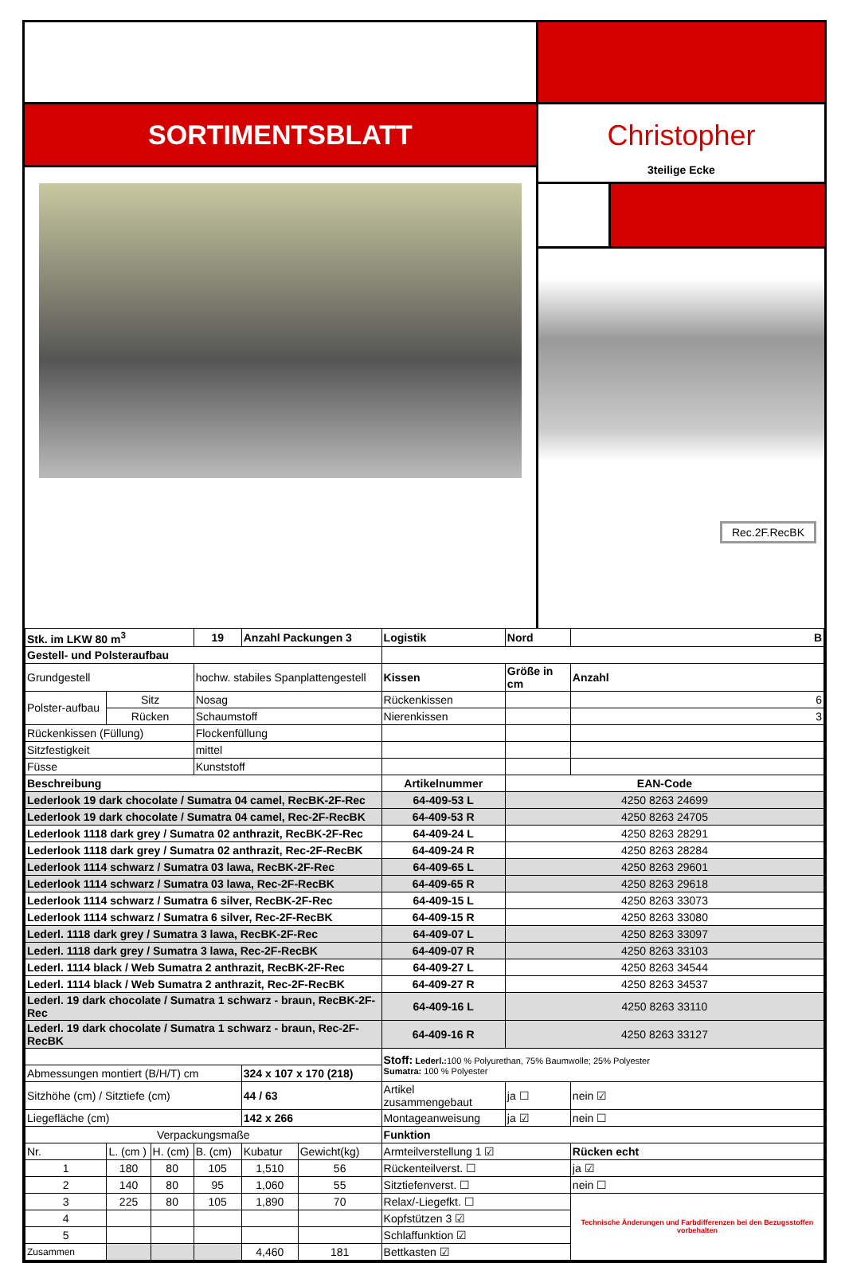SORTIMENTSBLATT
Christopher
3teilige Ecke
Rec.2F.RecBK
| Stk. im LKW 80 m<sup>3</sup> | | | 19 | Anzahl Packungen 3 | | Logistik | Nord | B |
| --- | --- | --- | --- | --- | --- | --- | --- | --- |
| Gestell- und Polsteraufbau | | | | | | | | |
| Grundgestell | | | hochw. stabiles Spanplattengestell | | | Kissen | Größe in cm | Anzahl |
| Polster-aufbau | Sitz | | Nosag | | | Rückenkissen | | 6 |
| | Rücken | | Schaumstoff | | | Nierenkissen | | 3 |
| Rückenkissen (Füllung) | | | Flockenfüllung | | | | | |
| Sitzfestigkeit | | | mittel | | | | | |
| Füsse | | | Kunststoff | | | | | |
| Beschreibung | | | | | | Artikelnummer | EAN-Code | |
| Lederlook 19 dark chocolate / Sumatra 04 camel, RecBK-2F-Rec | | | | | | 64-409-53 L | 4250 8263 24699 | |
| Lederlook 19 dark chocolate / Sumatra 04 camel, Rec-2F-RecBK | | | | | | 64-409-53 R | 4250 8263 24705 | |
| Lederlook 1118 dark grey / Sumatra 02 anthrazit, RecBK-2F-Rec | | | | | | 64-409-24 L | 4250 8263 28291 | |
| Lederlook 1118 dark grey / Sumatra 02 anthrazit, Rec-2F-RecBK | | | | | | 64-409-24 R | 4250 8263 28284 | |
| Lederlook 1114 schwarz / Sumatra 03 lawa, RecBK-2F-Rec | | | | | | 64-409-65 L | 4250 8263 29601 | |
| Lederlook 1114 schwarz / Sumatra 03 lawa, Rec-2F-RecBK | | | | | | 64-409-65 R | 4250 8263 29618 | |
| Lederlook 1114 schwarz / Sumatra 6 silver, RecBK-2F-Rec | | | | | | 64-409-15 L | 4250 8263 33073 | |
| Lederlook 1114 schwarz / Sumatra 6 silver, Rec-2F-RecBK | | | | | | 64-409-15 R | 4250 8263 33080 | |
| Lederl. 1118 dark grey / Sumatra 3 lawa, RecBK-2F-Rec | | | | | | 64-409-07 L | 4250 8263 33097 | |
| Lederl. 1118 dark grey / Sumatra 3 lawa, Rec-2F-RecBK | | | | | | 64-409-07 R | 4250 8263 33103 | |
| Lederl. 1114 black / Web Sumatra 2 anthrazit, RecBK-2F-Rec | | | | | | 64-409-27 L | 4250 8263 34544 | |
| Lederl. 1114 black / Web Sumatra 2 anthrazit, Rec-2F-RecBK | | | | | | 64-409-27 R | 4250 8263 34537 | |
| Lederl. 19 dark chocolate / Sumatra 1 schwarz - braun, RecBK-2F-Rec | | | | | | 64-409-16 L | 4250 8263 33110 | |
| Lederl. 19 dark chocolate / Sumatra 1 schwarz - braun, Rec-2F-RecBK | | | | | | 64-409-16 R | 4250 8263 33127 | |
| | | | | | | Stoff: Lederl.: 100 % Polyurethan, 75% Baumwolle; 25% Polyester Sumatra: 100 % Polyester | | |
| Abmessungen montiert (B/H/T) cm | | | | 324 x 107 x 170 (218) | | | | |
| Sitzhöhe (cm) / Sitztiefe (cm) | | | | 44 / 63 | | Artikel zusammengebaut | ja ☐ | nein ☑ |
| Liegefläche (cm) | | | | 142 x 266 | | Montageanweisung | ja ☑ | nein ☐ |
| Verpackungsmaße | | | | | | Funktion | | |
| Nr. | L. (cm ) | H. (cm) | B. (cm) | Kubatur | Gewicht(kg) | Armteilverstellung 1 ☑ | | Rücken echt |
| 1 | 180 | 80 | 105 | 1,510 | 56 | Rückenteilverst. ☐ | | ja ☑ |
| 2 | 140 | 80 | 95 | 1,060 | 55 | Sitztiefenverst. ☐ | | nein ☐ |
| 3 | 225 | 80 | 105 | 1,890 | 70 | Relax/-Liegefkt. ☐ | | Technische Änderungen und Farbdifferenzen bei den Bezugsstoffen vorbehalten |
| 4 | | | | | | Kopfstützen 3 ☑ | | |
| 5 | | | | | | Schlaffunktion ☑ | | |
| Zusammen | | | | 4,460 | 181 | Bettkasten ☑ | | |